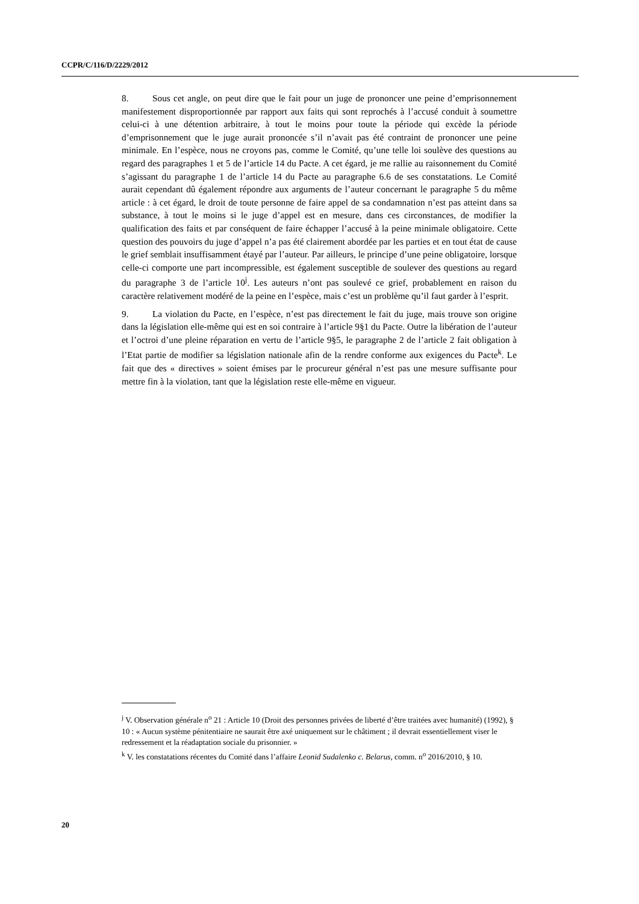CCPR/C/116/D/2229/2012
8. Sous cet angle, on peut dire que le fait pour un juge de prononcer une peine d’emprisonnement manifestement disproportionnée par rapport aux faits qui sont reprochés à l’accusé conduit à soumettre celui-ci à une détention arbitraire, à tout le moins pour toute la période qui excède la période d’emprisonnement que le juge aurait prononcée s’il n’avait pas été contraint de prononcer une peine minimale. En l’espèce, nous ne croyons pas, comme le Comité, qu’une telle loi soulève des questions au regard des paragraphes 1 et 5 de l’article 14 du Pacte. A cet égard, je me rallie au raisonnement du Comité s’agissant du paragraphe 1 de l’article 14 du Pacte au paragraphe 6.6 de ses constatations. Le Comité aurait cependant dû également répondre aux arguments de l’auteur concernant le paragraphe 5 du même article : à cet égard, le droit de toute personne de faire appel de sa condamnation n’est pas atteint dans sa substance, à tout le moins si le juge d’appel est en mesure, dans ces circonstances, de modifier la qualification des faits et par conséquent de faire échapper l’accusé à la peine minimale obligatoire. Cette question des pouvoirs du juge d’appel n’a pas été clairement abordée par les parties et en tout état de cause le grief semblait insuffisamment étayé par l’auteur. Par ailleurs, le principe d’une peine obligatoire, lorsque celle-ci comporte une part incompressible, est également susceptible de soulever des questions au regard du paragraphe 3 de l’article 10<sup>j</sup>. Les auteurs n’ont pas soulevé ce grief, probablement en raison du caractère relativement modéré de la peine en l’espèce, mais c’est un problème qu’il faut garder à l’esprit.
9. La violation du Pacte, en l’espèce, n’est pas directement le fait du juge, mais trouve son origine dans la législation elle-même qui est en soi contraire à l’article 9§1 du Pacte. Outre la libération de l’auteur et l’octroi d’une pleine réparation en vertu de l’article 9§5, le paragraphe 2 de l’article 2 fait obligation à l’Etat partie de modifier sa législation nationale afin de la rendre conforme aux exigences du Pacte<sup>k</sup>. Le fait que des « directives » soient émises par le procureur général n’est pas une mesure suffisante pour mettre fin à la violation, tant que la législation reste elle-même en vigueur.
<sup>j</sup> V. Observation générale n<sup>o</sup> 21 : Article 10 (Droit des personnes privées de liberté d’être traitées avec humanité) (1992), § 10 : « Aucun système pénitentiaire ne saurait être axé uniquement sur le châtiment ; il devrait essentiellement viser le redressement et la réadaptation sociale du prisonnier. »
<sup>k</sup> V. les constatations récentes du Comité dans l’affaire Leonid Sudalenko c. Belarus, comm. n<sup>o</sup> 2016/2010, § 10.
20